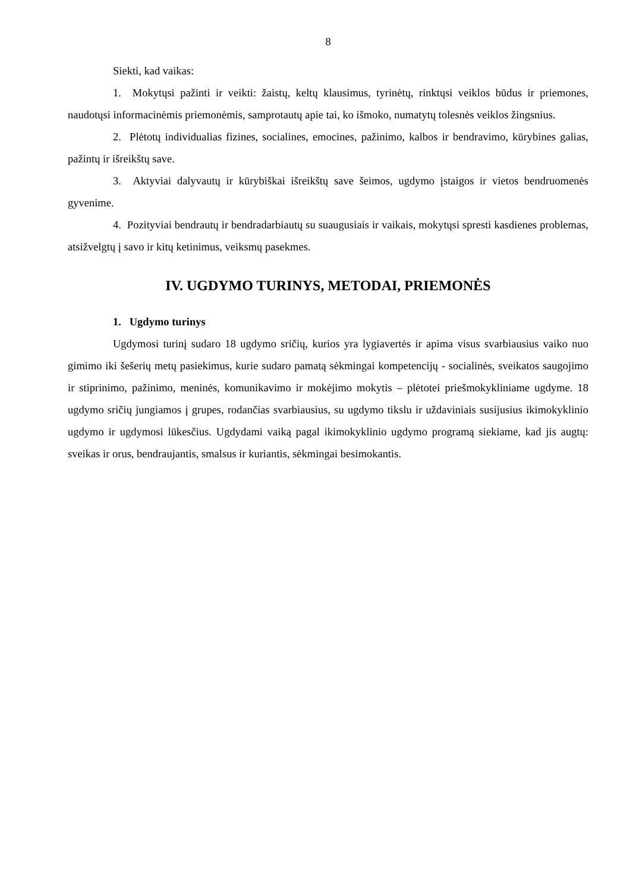8
Siekti, kad vaikas:
1. Mokytųsi pažinti ir veikti: žaistų, keltų klausimus, tyrinėtų, rinktųsi veiklos būdus ir priemones, naudotųsi informacinėmis priemonėmis, samprotautų apie tai, ko išmoko, numatytų tolesnės veiklos žingsnius.
2. Plėtotų individualias fizines, socialines, emocines, pažinimo, kalbos ir bendravimo, kūrybines galias, pažintų ir išreikštų save.
3. Aktyviai dalyvautų ir kūrybiškai išreikštų save šeimos, ugdymo įstaigos ir vietos bendruomenės gyvenime.
4. Pozityviai bendrautų ir bendradarbiautų su suaugusiais ir vaikais, mokytųsi spresti kasdienes problemas, atsižvelgtų į savo ir kitų ketinimus, veiksmų pasekmes.
IV. UGDYMO TURINYS, METODAI, PRIEMONĖS
1. Ugdymo turinys
Ugdymosi turinį sudaro 18 ugdymo sričių, kurios yra lygiavertės ir apima visus svarbiausius vaiko nuo gimimo iki šešerių metų pasiekimus, kurie sudaro pamatą sėkmingai kompetencijų - socialinės, sveikatos saugojimo ir stiprinimo, pažinimo, meninės, komunikavimo ir mokėjimo mokytis – plėtotei priešmokykliniame ugdyme. 18 ugdymo sričių jungiamos į grupes, rodančias svarbiausius, su ugdymo tikslu ir uždaviniais susijusius ikimokyklinio ugdymo ir ugdymosi lūkesčius. Ugdydami vaiką pagal ikimokyklinio ugdymo programą siekiame, kad jis augtų: sveikas ir orus, bendraujantis, smalsus ir kuriantis, sėkmingai besimokantis.